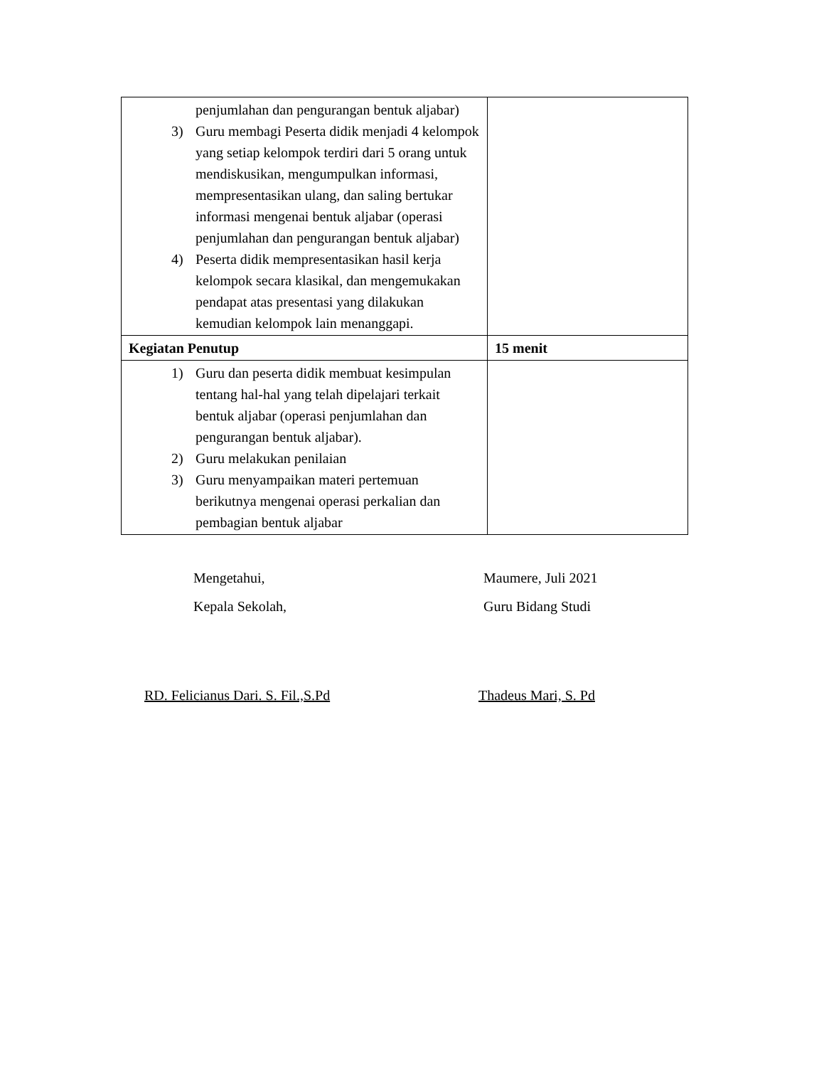| penjumlahan dan pengurangan bentuk aljabar) 3) Guru membagi Peserta didik menjadi 4 kelompok yang setiap kelompok terdiri dari 5 orang untuk mendiskusikan, mengumpulkan informasi, mempresentasikan ulang, dan saling bertukar informasi mengenai bentuk aljabar (operasi penjumlahan dan pengurangan bentuk aljabar) 4) Peserta didik mempresentasikan hasil kerja kelompok secara klasikal, dan mengemukakan pendapat atas presentasi yang dilakukan kemudian kelompok lain menanggapi. | |
| Kegiatan Penutup | 15 menit |
| 1) Guru dan peserta didik membuat kesimpulan tentang hal-hal yang telah dipelajari terkait bentuk aljabar (operasi penjumlahan dan pengurangan bentuk aljabar). 2) Guru melakukan penilaian 3) Guru menyampaikan materi pertemuan berikutnya mengenai operasi perkalian dan pembagian bentuk aljabar | |
Mengetahui,
Kepala Sekolah,
Maumere, Juli 2021
Guru Bidang Studi
RD. Felicianus Dari. S. Fil.,S.Pd Thadeus Mari, S. Pd